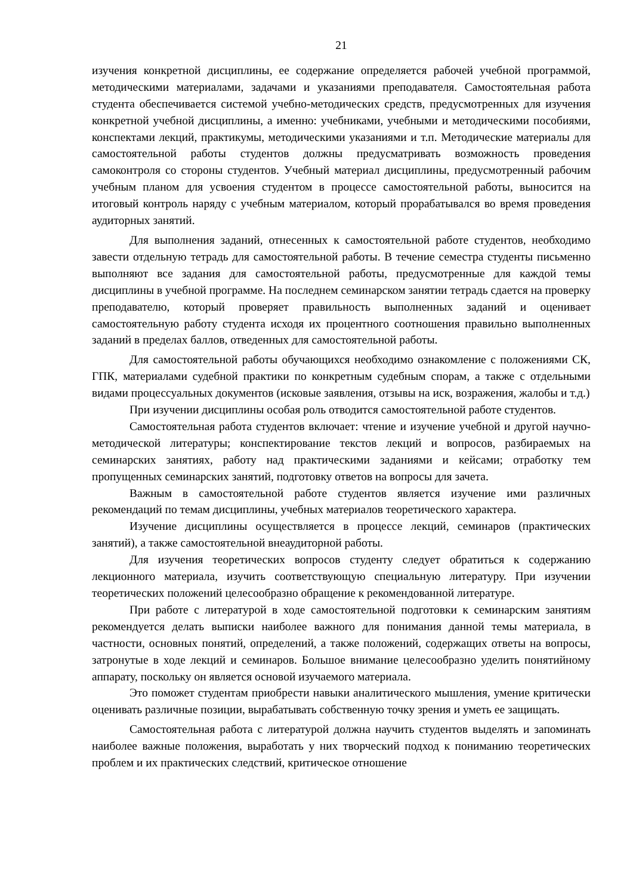21
изучения конкретной дисциплины, ее содержание определяется рабочей учебной программой, методическими материалами, задачами и указаниями преподавателя. Самостоятельная работа студента обеспечивается системой учебно-методических средств, предусмотренных для изучения конкретной учебной дисциплины, а именно: учебниками, учебными и методическими пособиями, конспектами лекций, практикумы, методическими указаниями и т.п. Методические материалы для самостоятельной работы студентов должны предусматривать возможность проведения самоконтроля со стороны студентов. Учебный материал дисциплины, предусмотренный рабочим учебным планом для усвоения студентом в процессе самостоятельной работы, выносится на итоговый контроль наряду с учебным материалом, который прорабатывался во время проведения аудиторных занятий.
Для выполнения заданий, отнесенных к самостоятельной работе студентов, необходимо завести отдельную тетрадь для самостоятельной работы. В течение семестра студенты письменно выполняют все задания для самостоятельной работы, предусмотренные для каждой темы дисциплины в учебной программе. На последнем семинарском занятии тетрадь сдается на проверку преподавателю, который проверяет правильность выполненных заданий и оценивает самостоятельную работу студента исходя их процентного соотношения правильно выполненных заданий в пределах баллов, отведенных для самостоятельной работы.
Для самостоятельной работы обучающихся необходимо ознакомление с положениями СК, ГПК, материалами судебной практики по конкретным судебным спорам, а также с отдельными видами процессуальных документов (исковые заявления, отзывы на иск, возражения, жалобы и т.д.)
При изучении дисциплины особая роль отводится самостоятельной работе студентов.
Самостоятельная работа студентов включает: чтение и изучение учебной и другой научно-методической литературы; конспектирование текстов лекций и вопросов, разбираемых на семинарских занятиях, работу над практическими заданиями и кейсами; отработку тем пропущенных семинарских занятий, подготовку ответов на вопросы для зачета.
Важным в самостоятельной работе студентов является изучение ими различных рекомендаций по темам дисциплины, учебных материалов теоретического характера.
Изучение дисциплины осуществляется в процессе лекций, семинаров (практических занятий), а также самостоятельной внеаудиторной работы.
Для изучения теоретических вопросов студенту следует обратиться к содержанию лекционного материала, изучить соответствующую специальную литературу. При изучении теоретических положений целесообразно обращение к рекомендованной литературе.
При работе с литературой в ходе самостоятельной подготовки к семинарским занятиям рекомендуется делать выписки наиболее важного для понимания данной темы материала, в частности, основных понятий, определений, а также положений, содержащих ответы на вопросы, затронутые в ходе лекций и семинаров. Большое внимание целесообразно уделить понятийному аппарату, поскольку он является основой изучаемого материала.
Это поможет студентам приобрести навыки аналитического мышления, умение критически оценивать различные позиции, вырабатывать собственную точку зрения и уметь ее защищать.
Самостоятельная работа с литературой должна научить студентов выделять и запоминать наиболее важные положения, выработать у них творческий подход к пониманию теоретических проблем и их практических следствий, критическое отношение